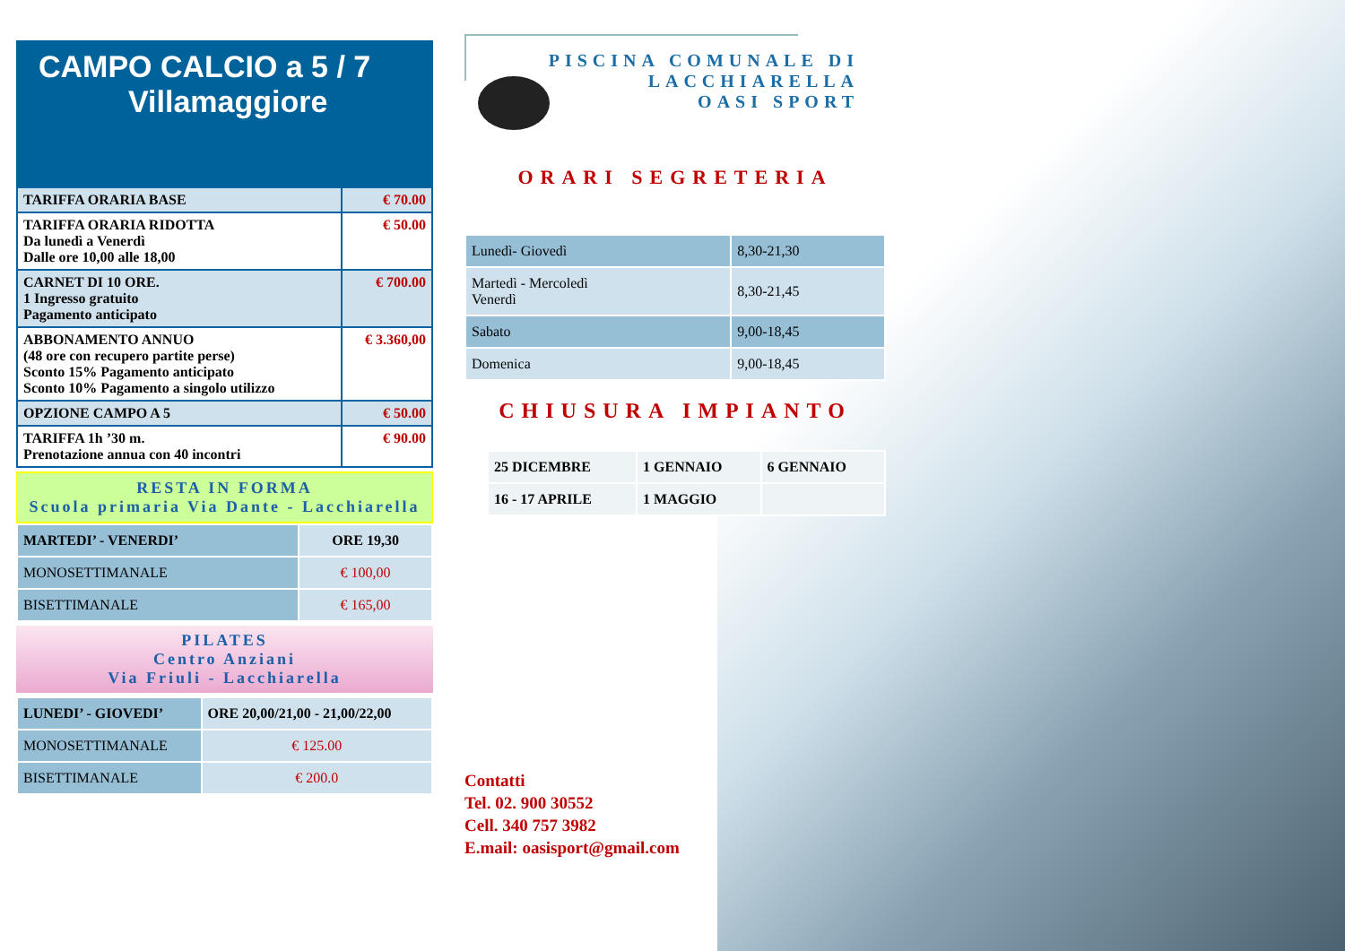CAMPO CALCIO a 5 / 7
Villamaggiore
| TARIFFA ORARIA BASE | € 70.00 |
| TARIFFA ORARIA RIDOTTA Da lunedì a Venerdì Dalle ore 10,00 alle 18,00 | € 50.00 |
| CARNET DI 10 ORE. 1 Ingresso gratuito Pagamento anticipato | € 700.00 |
| ABBONAMENTO ANNUO (48 ore con recupero partite perse) Sconto 15% Pagamento anticipato Sconto 10% Pagamento a singolo utilizzo | € 3.360,00 |
| OPZIONE CAMPO A 5 | € 50.00 |
| TARIFFA 1h ’30 m. Prenotazione annua con 40 incontri | € 90.00 |
RESTA IN FORMA
Scuola primaria Via Dante - Lacchiarella
| MARTEDI’ - VENERDI’ | ORE 19,30 |
| MONOSETTIMANALE | € 100,00 |
| BISETTIMANALE | € 165,00 |
PILATES
Centro Anziani
Via Friuli - Lacchiarella
| LUNEDI’ - GIOVEDI’ | ORE 20,00/21,00 - 21,00/22,00 |
| MONOSETTIMANALE | € 125.00 |
| BISETTIMANALE | € 200.0 |
PISCINA COMUNALE DI
LACCHIARELLA
OASI SPORT
ORARI SEGRETERIA
| Lunedì- Giovedì | 8,30-21,30 |
| Martedì - Mercoledì Venerdì | 8,30-21,45 |
| Sabato | 9,00-18,45 |
| Domenica | 9,00-18,45 |
CHIUSURA IMPIANTO
| 25 DICEMBRE | 1 GENNAIO | 6 GENNAIO |
| 16 - 17 APRILE | 1 MAGGIO | |
Contatti
Tel. 02. 900 30552
Cell. 340 757 3982
E.mail: oasisport@gmail.com